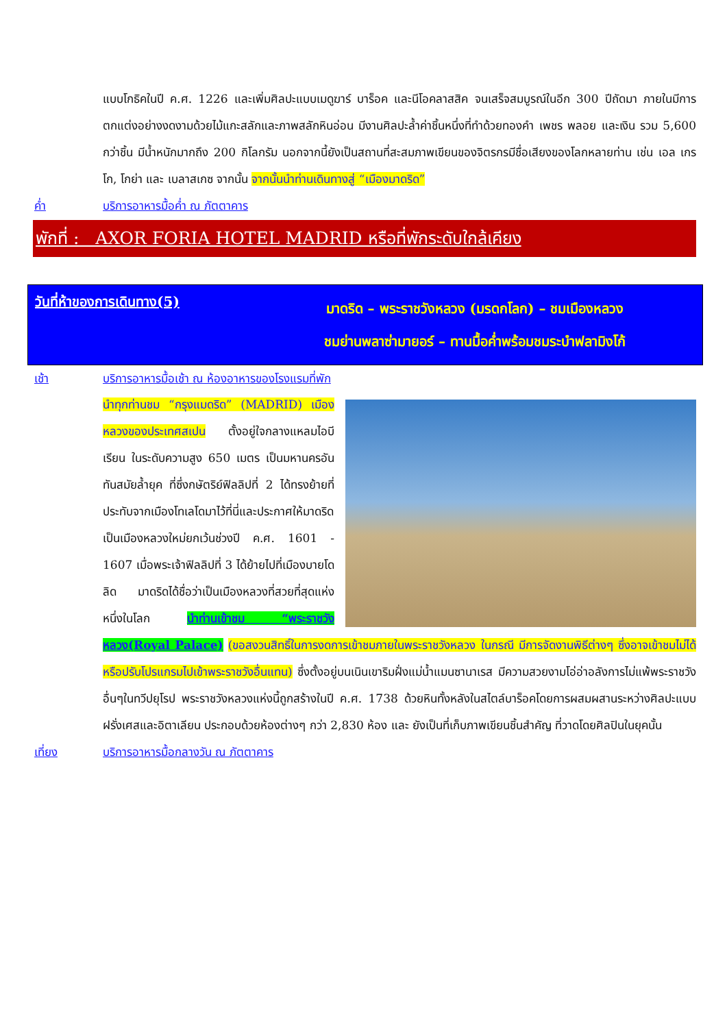แบบโกธิคในปี ค.ศ. 1226 และเพิ่มศิลปะแบบเมดูฆาร์ บาร็อค และนีโอคลาสสิค จนเสร็จสมบูรณ์ในอีก 300 ปีถัดมา ภายในมีการตกแต่งอย่างงดงามด้วยไม้แกะสลักและภาพสลักหินอ่อน มีงานศิลปะล้ำค่าชิ้นหนึ่งที่ทำด้วยทองคำ เพชร พลอย และเงิน รวม 5,600 กว่าชิ้น มีน้ำหนักมากถึง 200 กิโลกรัม นอกจากนี้ยังเป็นสถานที่สะสมภาพเขียนของจิตรกรมีชื่อเสียงของโลกหลายท่าน เช่น เอล เกรโก, โกย่า และ เบลาสเกซ จากนั้น จากนั้นนำท่านเดินทางสู่ “เมืองมาดริด”
ค่ำ บริการอาหารมื้อค่ำ ณ ภัตตาคาร
พักที่ : AXOR FORIA HOTEL MADRID หรือที่พักระดับใกล้เคียง
วันที่ห้าของการเดินทาง(5)
มาดริด – พระราชวังหลวง (มรดกโลก) – ชมเมืองหลวง
ชมย่านพลาซ่ามายอร์ – ทานมื้อค่ำพร้อมชมระบำฟลามิงโก้
เช้า บริการอาหารมื้อเช้า ณ ห้องอาหารของโรงแรมที่พัก
นำทุกท่านชม “กรุงแมดริด” (MADRID) เมืองหลวงของประเทศสเปน ตั้งอยู่ใจกลางแหลมไอบีเรียน ในระดับความสูง 650 เมตร เป็นมหานครอันทันสมัยล้ำยุค ที่ซึ่งกษัตริย์ฟิลลิปที่ 2 ได้ทรงย้ายที่ประทับจากเมืองโทเลโดมาไว้ที่นี่และประกาศให้มาดริดเป็นเมืองหลวงใหม่ยกเว้นช่วงปี ค.ศ. 1601 - 1607 เมื่อพระเจ้าฟิลลิปที่ 3 ได้ย้ายไปที่เมืองบายโดลิด มาดริดได้ชื่อว่าเป็นเมืองหลวงที่สวยที่สุดแห่งหนึ่งในโลก นำท่านเข้าชม “พระราชวังหลวง(Royal Palace) (ขอสงวนสิทธิ์ในการงดการเข้าชมภายในพระราชวังหลวง ในกรณี มีการจัดงานพิธีต่างๆ ซึ่งอาจเข้าชมไม่ได้ หรือปรับโปรแกรมไปเข้าพระราชวังอื่นแทน) ซึ่งตั้งอยู่บนเนินเขาริมฝั่งแม่น้ำแมนซานาเรส มีความสวยงามโอ่อ่าอลังการไม่แพ้พระราชวังอื่นๆในทวีปยุโรป พระราชวังหลวงแห่งนี้ถูกสร้างในปี ค.ศ. 1738 ด้วยหินทั้งหลังในสไตล์บาร็อคโดยการผสมผสานระหว่างศิลปะแบบฝรั่งเศสและอิตาเลียน ประกอบด้วยห้องต่างๆ กว่า 2,830 ห้อง และ ยังเป็นที่เก็บภาพเขียนชิ้นสำคัญ ที่วาดโดยศิลปินในยุคนั้น
เที่ยง บริการอาหารมื้อกลางวัน ณ ภัตตาคาร